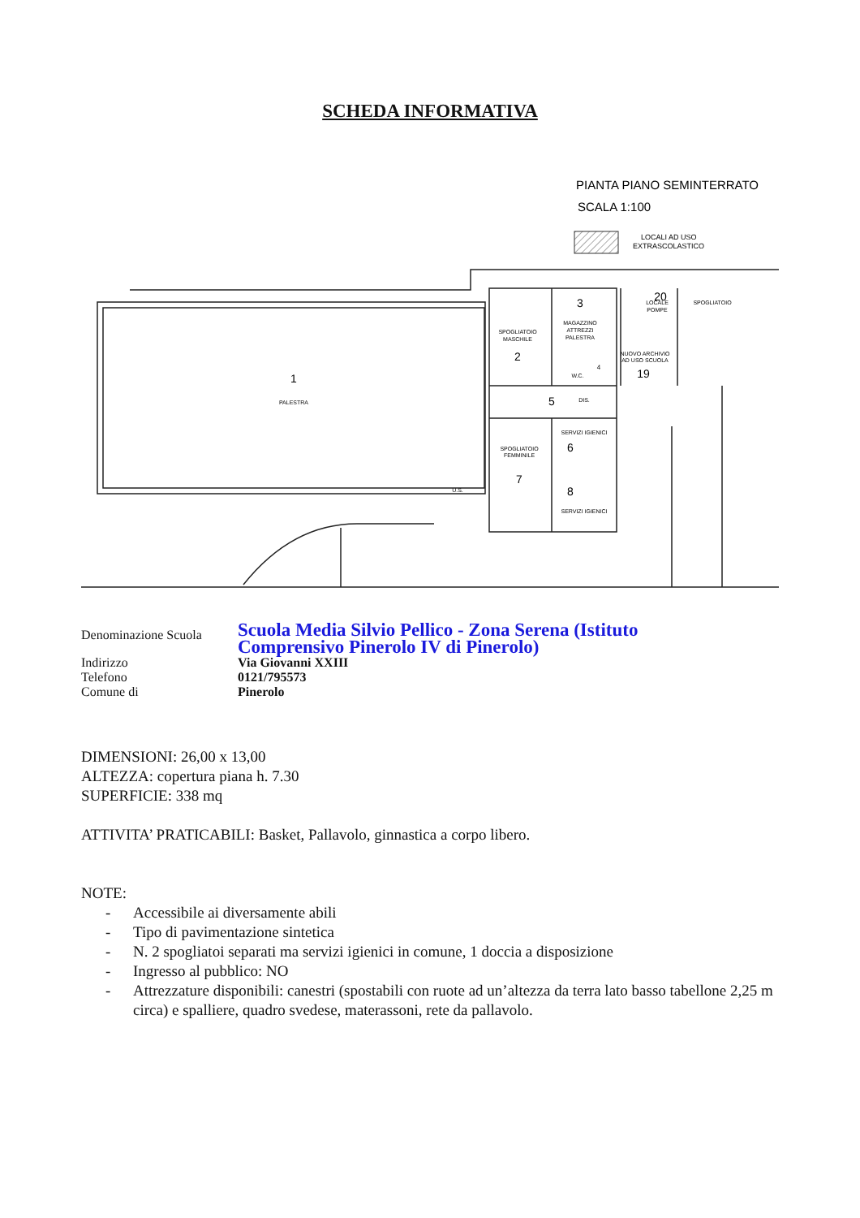SCHEDA INFORMATIVA
PIANTA PIANO SEMINTERRATO
SCALA 1:100
LOCALI AD USO
EXTRASCOLASTICO
PALESTRA
SPOGLIATOIO
MASCHILE
MAGAZZINO
ATTREZZI
PALESTRA
LOCALE
POMPE
SPOGLIATOIO
NUOVO ARCHIVIO
AD USO SCUOLA
DIS.
SPOGLIATOIO
FEMMINILE
SERVIZI IGIENICI
SERVIZI IGIENICI
U.S.
W.C.
1
2
3
5
6
7
8
19
20
4
| Denominazione Scuola | Scuola Media Silvio Pellico - Zona Serena (Istituto Comprensivo Pinerolo IV di Pinerolo) |
| Indirizzo | Via Giovanni XXIII |
| Telefono | 0121/795573 |
| Comune di | Pinerolo |
DIMENSIONI: 26,00 x 13,00
ALTEZZA: copertura piana h. 7.30
SUPERFICIE: 338 mq
ATTIVITA’ PRATICABILI: Basket, Pallavolo, ginnastica a corpo libero.
NOTE:
- Accessibile ai diversamente abili
- Tipo di pavimentazione sintetica
- N. 2 spogliatoi separati ma servizi igienici in comune, 1 doccia a disposizione
- Ingresso al pubblico: NO
- Attrezzature disponibili: canestri (spostabili con ruote ad un’altezza da terra lato basso tabellone 2,25 m circa) e spalliere, quadro svedese, materassoni, rete da pallavolo.